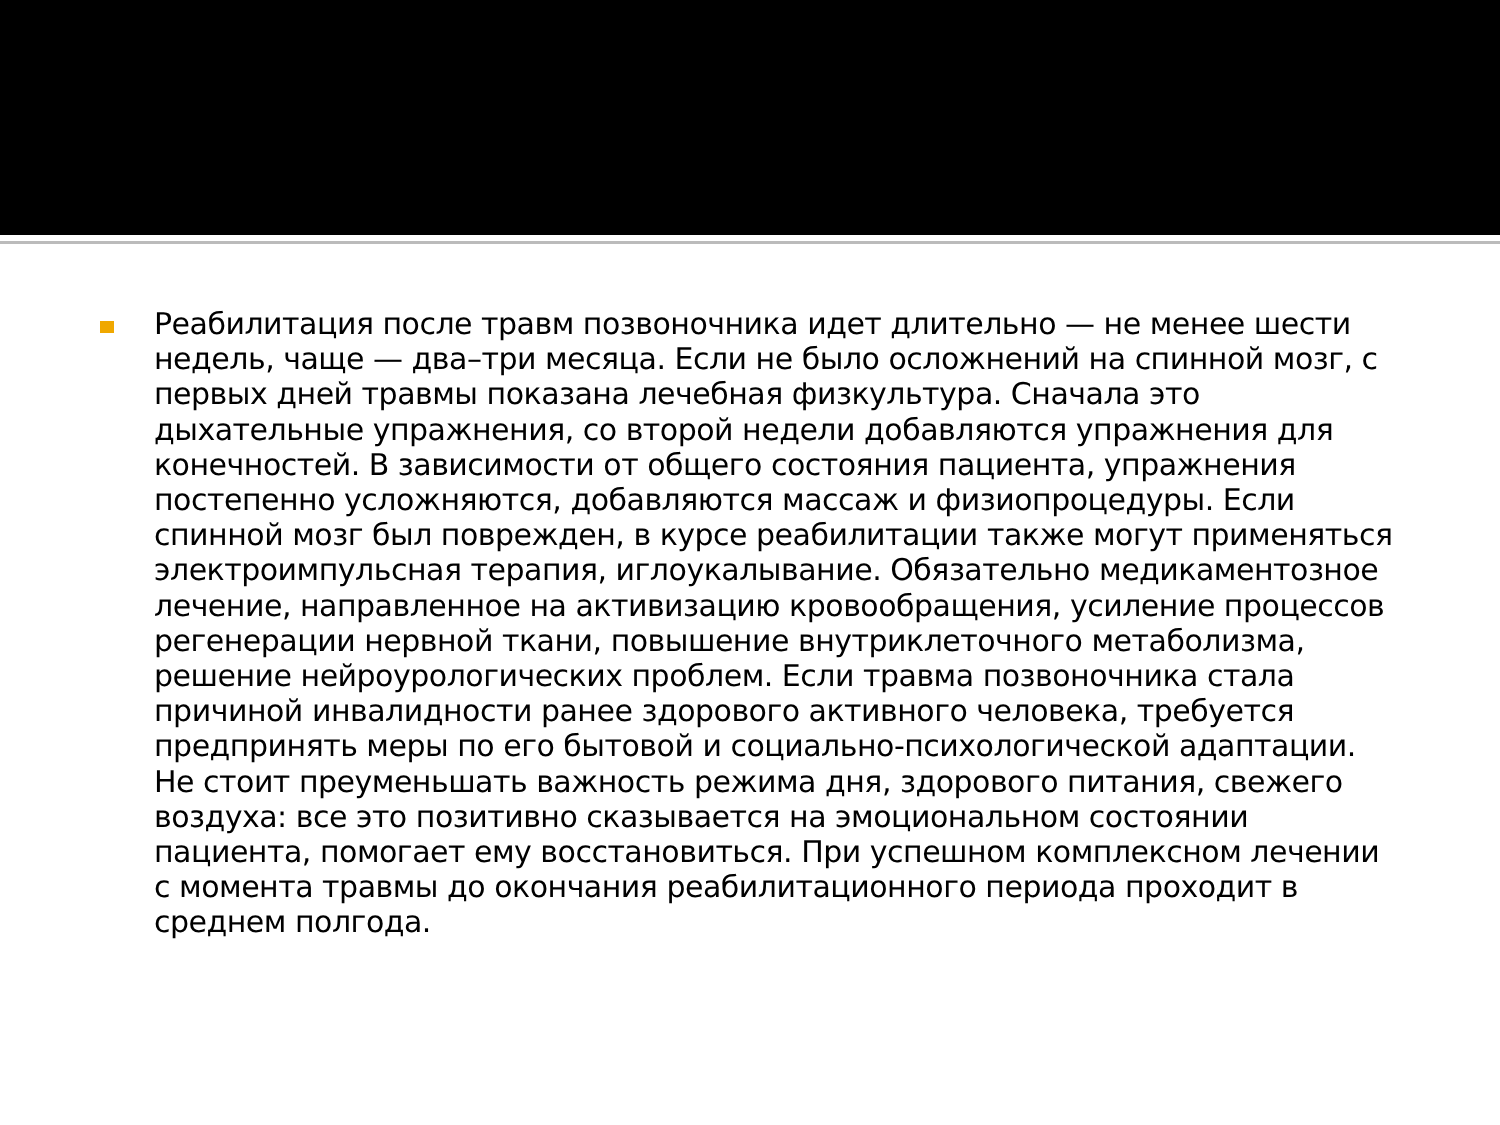Реабилитация после травм позвоночника идет длительно — не менее шести недель, чаще — два–три месяца. Если не было осложнений на спинной мозг, с первых дней травмы показана лечебная физкультура. Сначала это дыхательные упражнения, со второй недели добавляются упражнения для конечностей. В зависимости от общего состояния пациента, упражнения постепенно усложняются, добавляются массаж и физиопроцедуры. Если спинной мозг был поврежден, в курсе реабилитации также могут применяться электроимпульсная терапия, иглоукалывание. Обязательно медикаментозное лечение, направленное на активизацию кровообращения, усиление процессов регенерации нервной ткани, повышение внутриклеточного метаболизма, решение нейроурологических проблем. Если травма позвоночника стала причиной инвалидности ранее здорового активного человека, требуется предпринять меры по его бытовой и социально-психологической адаптации. Не стоит преуменьшать важность режима дня, здорового питания, свежего воздуха: все это позитивно сказывается на эмоциональном состоянии пациента, помогает ему восстановиться. При успешном комплексном лечении с момента травмы до окончания реабилитационного периода проходит в среднем полгода.